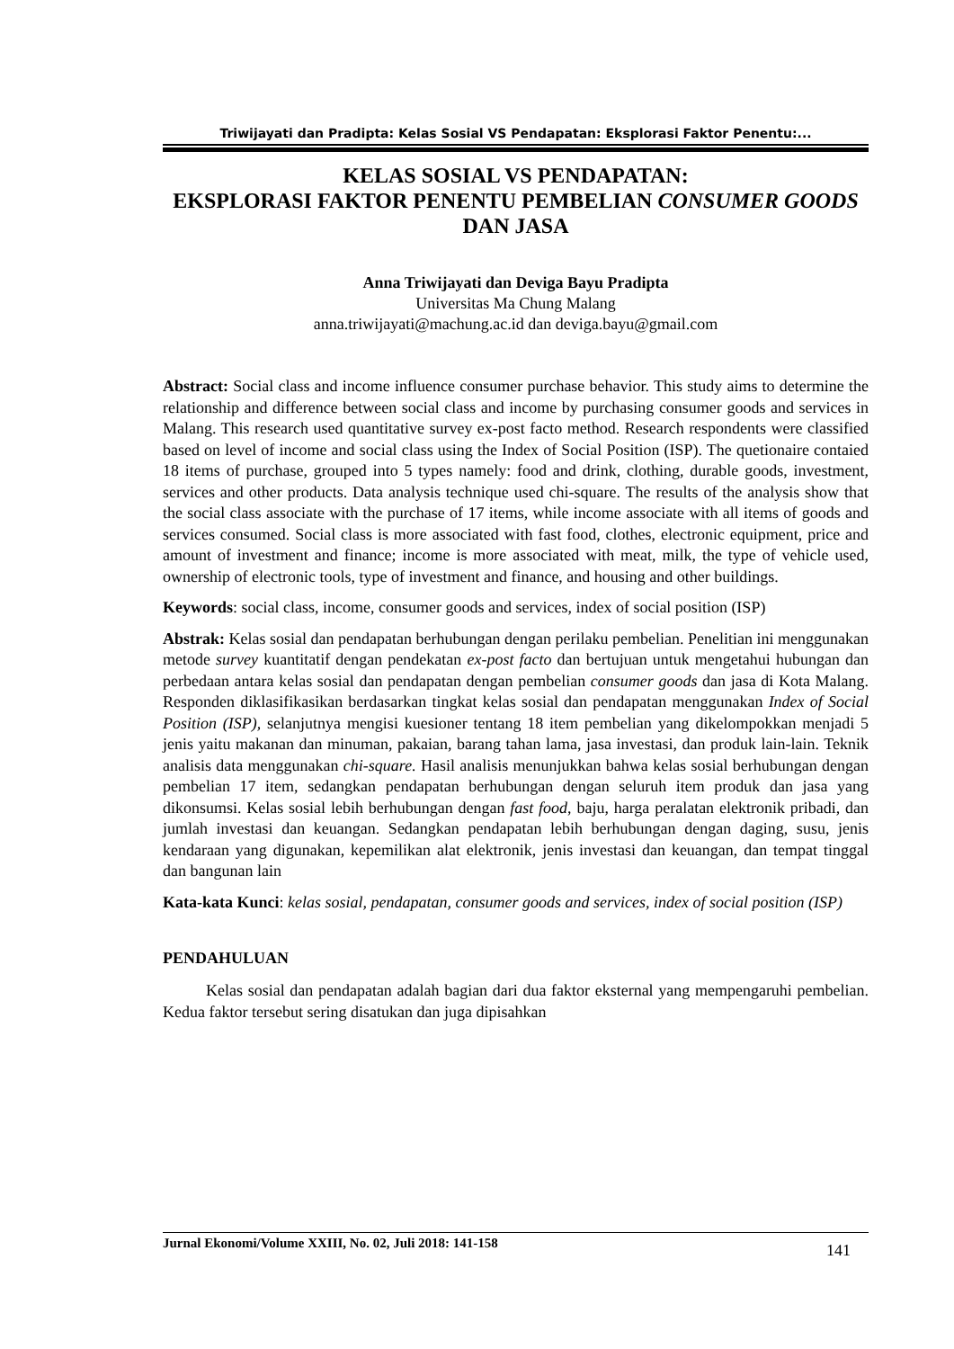Triwijayati dan Pradipta: Kelas Sosial VS Pendapatan: Eksplorasi Faktor Penentu:...
KELAS SOSIAL VS PENDAPATAN:
EKSPLORASI FAKTOR PENENTU PEMBELIAN CONSUMER GOODS DAN JASA
Anna Triwijayati dan Deviga Bayu Pradipta
Universitas Ma Chung Malang
anna.triwijayati@machung.ac.id dan deviga.bayu@gmail.com
Abstract: Social class and income influence consumer purchase behavior. This study aims to determine the relationship and difference between social class and income by purchasing consumer goods and services in Malang. This research used quantitative survey ex-post facto method. Research respondents were classified based on level of income and social class using the Index of Social Position (ISP). The quetionaire contaied 18 items of purchase, grouped into 5 types namely: food and drink, clothing, durable goods, investment, services and other products. Data analysis technique used chi-square. The results of the analysis show that the social class associate with the purchase of 17 items, while income associate with all items of goods and services consumed. Social class is more associated with fast food, clothes, electronic equipment, price and amount of investment and finance; income is more associated with meat, milk, the type of vehicle used, ownership of electronic tools, type of investment and finance, and housing and other buildings.
Keywords: social class, income, consumer goods and services, index of social position (ISP)
Abstrak: Kelas sosial dan pendapatan berhubungan dengan perilaku pembelian. Penelitian ini menggunakan metode survey kuantitatif dengan pendekatan ex-post facto dan bertujuan untuk mengetahui hubungan dan perbedaan antara kelas sosial dan pendapatan dengan pembelian consumer goods dan jasa di Kota Malang. Responden diklasifikasikan berdasarkan tingkat kelas sosial dan pendapatan menggunakan Index of Social Position (ISP), selanjutnya mengisi kuesioner tentang 18 item pembelian yang dikelompokkan menjadi 5 jenis yaitu makanan dan minuman, pakaian, barang tahan lama, jasa investasi, dan produk lain-lain. Teknik analisis data menggunakan chi-square. Hasil analisis menunjukkan bahwa kelas sosial berhubungan dengan pembelian 17 item, sedangkan pendapatan berhubungan dengan seluruh item produk dan jasa yang dikonsumsi. Kelas sosial lebih berhubungan dengan fast food, baju, harga peralatan elektronik pribadi, dan jumlah investasi dan keuangan. Sedangkan pendapatan lebih berhubungan dengan daging, susu, jenis kendaraan yang digunakan, kepemilikan alat elektronik, jenis investasi dan keuangan, dan tempat tinggal dan bangunan lain
Kata-kata Kunci: kelas sosial, pendapatan, consumer goods and services, index of social position (ISP)
PENDAHULUAN
Kelas sosial dan pendapatan adalah bagian dari dua faktor eksternal yang mempengaruhi pembelian. Kedua faktor tersebut sering disatukan dan juga dipisahkan
Jurnal Ekonomi/Volume XXIII, No. 02, Juli 2018: 141-158 141